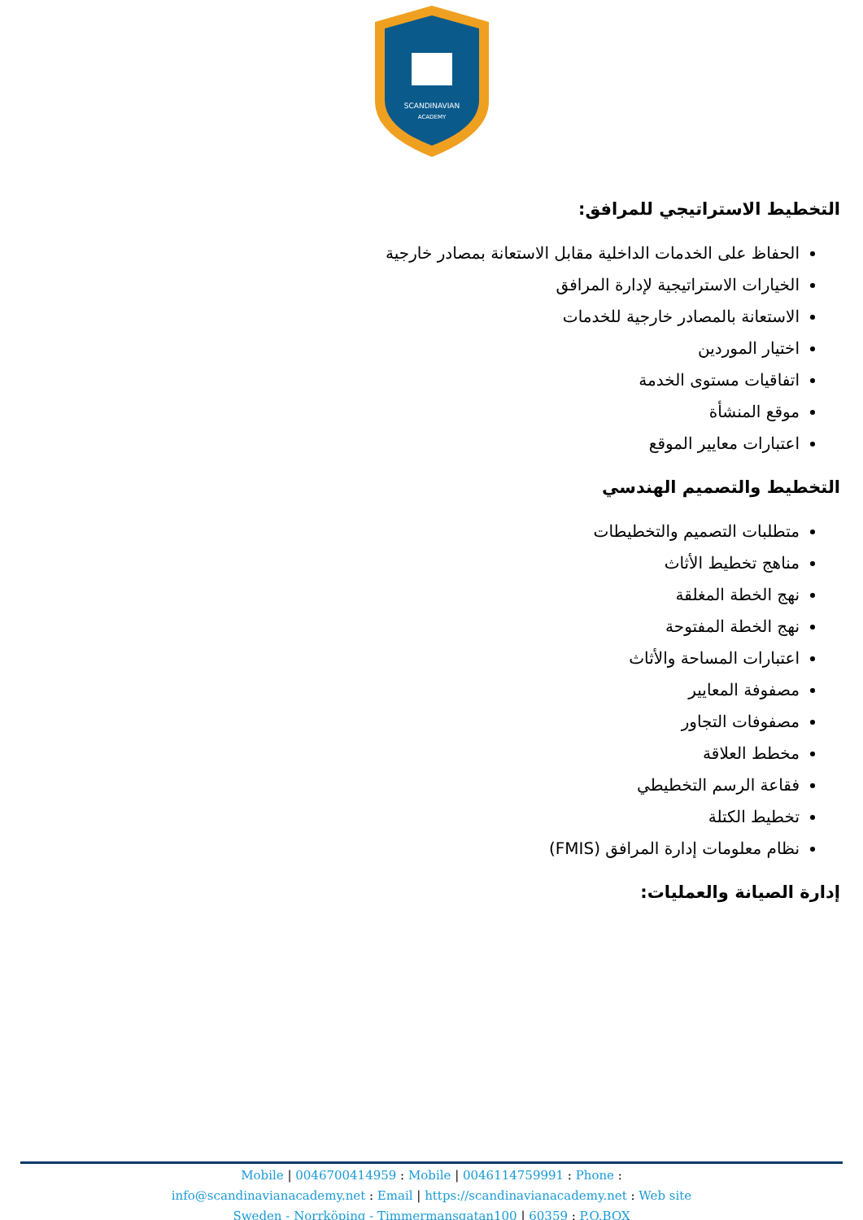SCANDINAVIAN
ACADEMY
التخطيط الاستراتيجي للمرافق:
الحفاظ على الخدمات الداخلية مقابل الاستعانة بمصادر خارجية
الخيارات الاستراتيجية لإدارة المرافق
الاستعانة بالمصادر خارجية للخدمات
اختيار الموردين
اتفاقيات مستوى الخدمة
موقع المنشأة
اعتبارات معايير الموقع
التخطيط والتصميم الهندسي
متطلبات التصميم والتخطيطات
مناهج تخطيط الأثاث
نهج الخطة المغلقة
نهج الخطة المفتوحة
اعتبارات المساحة والأثاث
مصفوفة المعايير
مصفوفات التجاور
مخطط العلاقة
فقاعة الرسم التخطيطي
تخطيط الكتلة
نظام معلومات إدارة المرافق (FMIS)
إدارة الصيانة والعمليات:
Mobile | 0046700414959 : Mobile | 0046114759991 : Phone :
info@scandinavianacademy.net : Email | https://scandinavianacademy.net : Web site
Sweden - Norrköping - Timmermansgatan100 | 60359 : P.O.BOX